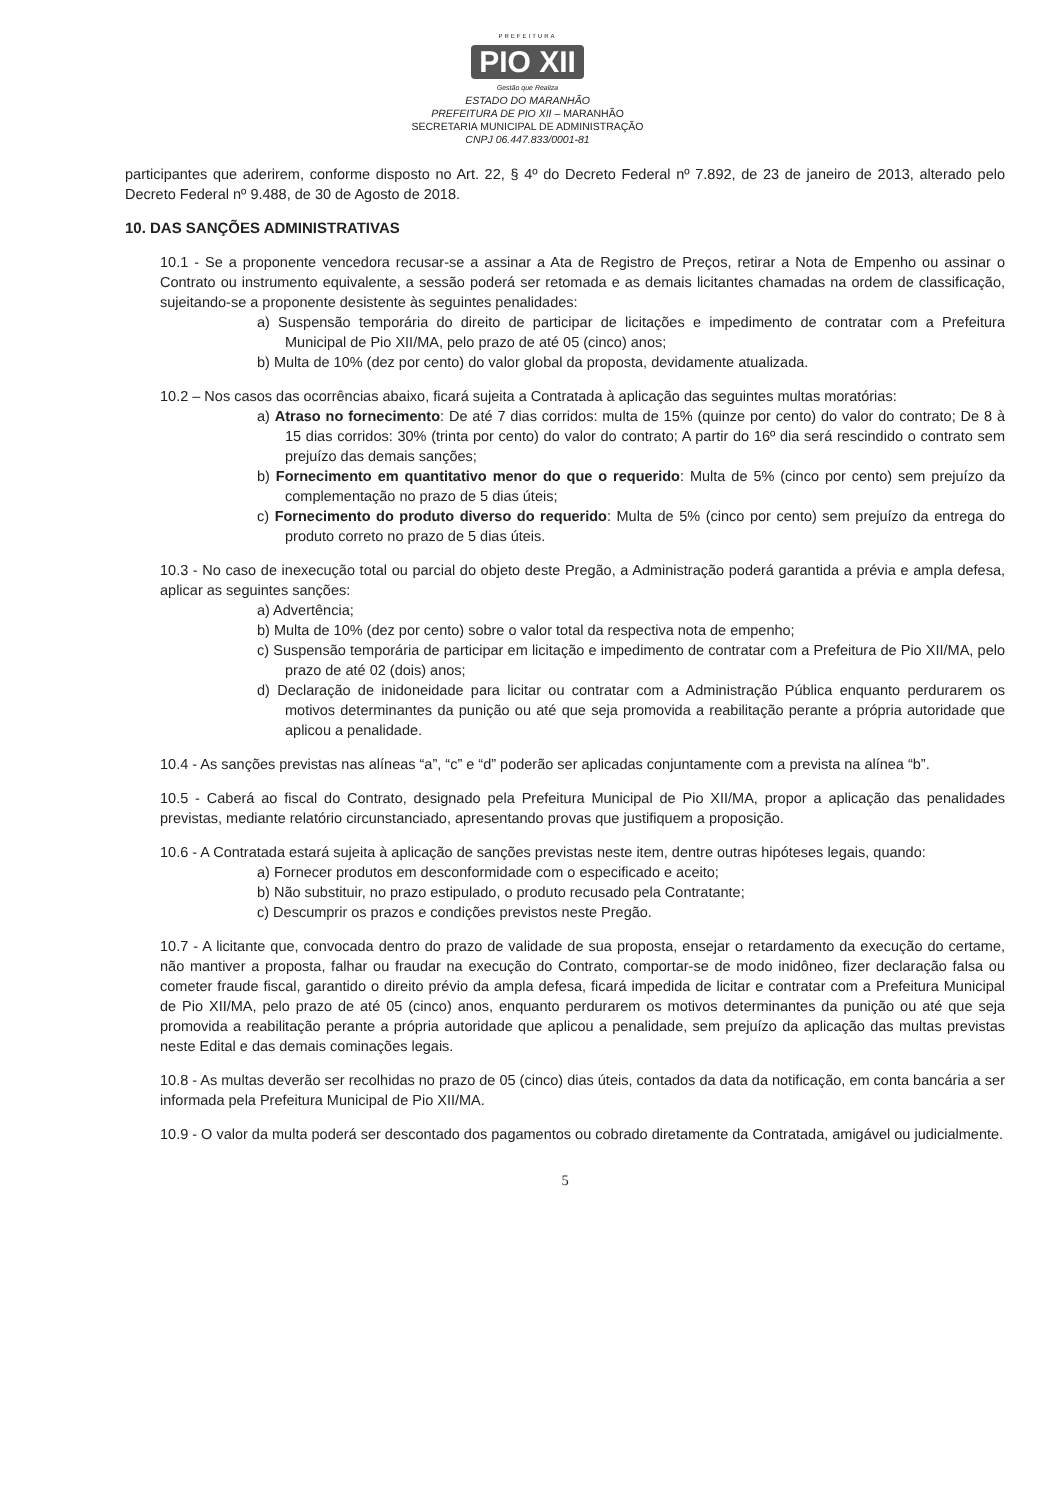PREFEITURA
PIO XII
Gestão que Realiza
ESTADO DO MARANHÃO
PREFEITURA DE PIO XII – MARANHÃO
SECRETARIA MUNICIPAL DE ADMINISTRAÇÃO
CNPJ 06.447.833/0001-81
participantes que aderirem, conforme disposto no Art. 22, § 4º do Decreto Federal nº 7.892, de 23 de janeiro de 2013, alterado pelo Decreto Federal nº 9.488, de 30 de Agosto de 2018.
10. DAS SANÇÕES ADMINISTRATIVAS
10.1 - Se a proponente vencedora recusar-se a assinar a Ata de Registro de Preços, retirar a Nota de Empenho ou assinar o Contrato ou instrumento equivalente, a sessão poderá ser retomada e as demais licitantes chamadas na ordem de classificação, sujeitando-se a proponente desistente às seguintes penalidades:
a) Suspensão temporária do direito de participar de licitações e impedimento de contratar com a Prefeitura Municipal de Pio XII/MA, pelo prazo de até 05 (cinco) anos;
b) Multa de 10% (dez por cento) do valor global da proposta, devidamente atualizada.
10.2 – Nos casos das ocorrências abaixo, ficará sujeita a Contratada à aplicação das seguintes multas moratórias:
a) Atraso no fornecimento: De até 7 dias corridos: multa de 15% (quinze por cento) do valor do contrato; De 8 à 15 dias corridos: 30% (trinta por cento) do valor do contrato; A partir do 16º dia será rescindido o contrato sem prejuízo das demais sanções;
b) Fornecimento em quantitativo menor do que o requerido: Multa de 5% (cinco por cento) sem prejuízo da complementação no prazo de 5 dias úteis;
c) Fornecimento do produto diverso do requerido: Multa de 5% (cinco por cento) sem prejuízo da entrega do produto correto no prazo de 5 dias úteis.
10.3 - No caso de inexecução total ou parcial do objeto deste Pregão, a Administração poderá garantida a prévia e ampla defesa, aplicar as seguintes sanções:
a) Advertência;
b) Multa de 10% (dez por cento) sobre o valor total da respectiva nota de empenho;
c) Suspensão temporária de participar em licitação e impedimento de contratar com a Prefeitura de Pio XII/MA, pelo prazo de até 02 (dois) anos;
d) Declaração de inidoneidade para licitar ou contratar com a Administração Pública enquanto perdurarem os motivos determinantes da punição ou até que seja promovida a reabilitação perante a própria autoridade que aplicou a penalidade.
10.4 - As sanções previstas nas alíneas “a”, “c” e “d” poderão ser aplicadas conjuntamente com a prevista na alínea “b”.
10.5 - Caberá ao fiscal do Contrato, designado pela Prefeitura Municipal de Pio XII/MA, propor a aplicação das penalidades previstas, mediante relatório circunstanciado, apresentando provas que justifiquem a proposição.
10.6 - A Contratada estará sujeita à aplicação de sanções previstas neste item, dentre outras hipóteses legais, quando:
a) Fornecer produtos em desconformidade com o especificado e aceito;
b) Não substituir, no prazo estipulado, o produto recusado pela Contratante;
c) Descumprir os prazos e condições previstos neste Pregão.
10.7 - A licitante que, convocada dentro do prazo de validade de sua proposta, ensejar o retardamento da execução do certame, não mantiver a proposta, falhar ou fraudar na execução do Contrato, comportar-se de modo inidôneo, fizer declaração falsa ou cometer fraude fiscal, garantido o direito prévio da ampla defesa, ficará impedida de licitar e contratar com a Prefeitura Municipal de Pio XII/MA, pelo prazo de até 05 (cinco) anos, enquanto perdurarem os motivos determinantes da punição ou até que seja promovida a reabilitação perante a própria autoridade que aplicou a penalidade, sem prejuízo da aplicação das multas previstas neste Edital e das demais cominações legais.
10.8 - As multas deverão ser recolhidas no prazo de 05 (cinco) dias úteis, contados da data da notificação, em conta bancária a ser informada pela Prefeitura Municipal de Pio XII/MA.
10.9 - O valor da multa poderá ser descontado dos pagamentos ou cobrado diretamente da Contratada, amigável ou judicialmente.
5